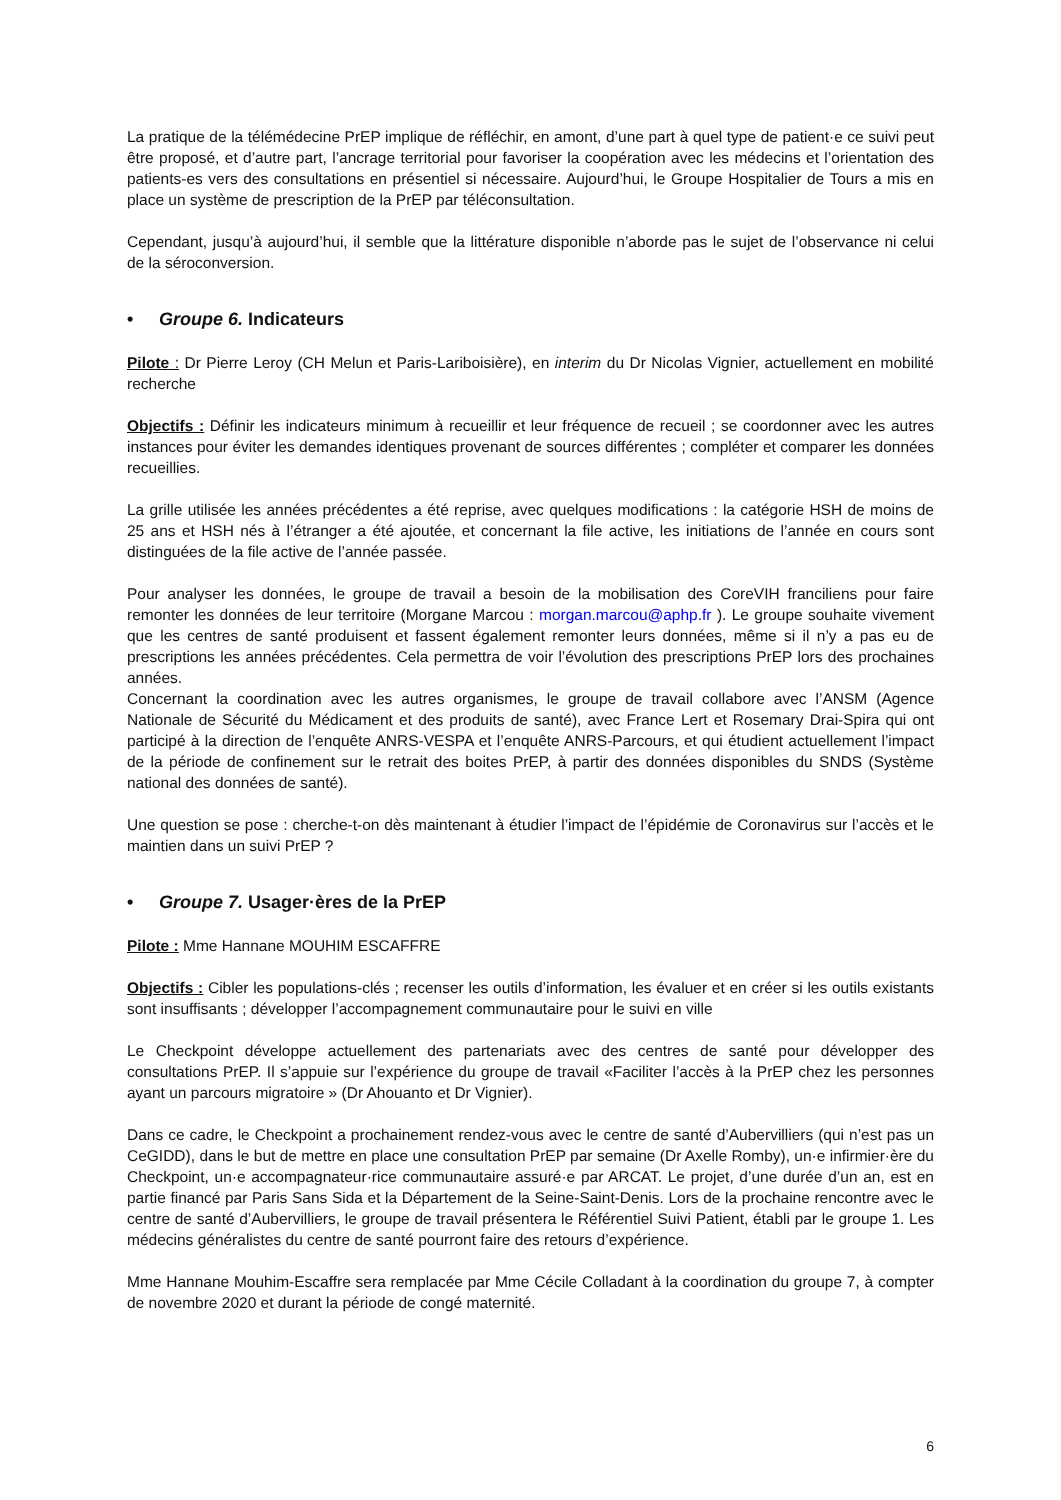La pratique de la télémédecine PrEP implique de réfléchir, en amont, d’une part à quel type de patient·e ce suivi peut être proposé, et d’autre part, l’ancrage territorial pour favoriser la coopération avec les médecins et l’orientation des patients-es vers des consultations en présentiel si nécessaire. Aujourd’hui, le Groupe Hospitalier de Tours a mis en place un système de prescription de la PrEP par téléconsultation.
Cependant, jusqu’à aujourd’hui, il semble que la littérature disponible n’aborde pas le sujet de l’observance ni celui de la séroconversion.
• Groupe 6. Indicateurs
Pilote : Dr Pierre Leroy (CH Melun et Paris-Lariboisière), en interim du Dr Nicolas Vignier, actuellement en mobilité recherche
Objectifs : Définir les indicateurs minimum à recueillir et leur fréquence de recueil ; se coordonner avec les autres instances pour éviter les demandes identiques provenant de sources différentes ; compléter et comparer les données recueillies.
La grille utilisée les années précédentes a été reprise, avec quelques modifications : la catégorie HSH de moins de 25 ans et HSH nés à l’étranger a été ajoutée, et concernant la file active, les initiations de l’année en cours sont distinguées de la file active de l’année passée.
Pour analyser les données, le groupe de travail a besoin de la mobilisation des CoreVIH franciliens pour faire remonter les données de leur territoire (Morgane Marcou : morgan.marcou@aphp.fr ). Le groupe souhaite vivement que les centres de santé produisent et fassent également remonter leurs données, même si il n’y a pas eu de prescriptions les années précédentes. Cela permettra de voir l’évolution des prescriptions PrEP lors des prochaines années.
Concernant la coordination avec les autres organismes, le groupe de travail collabore avec l’ANSM (Agence Nationale de Sécurité du Médicament et des produits de santé), avec France Lert et Rosemary Drai-Spira qui ont participé à la direction de l’enquête ANRS-VESPA et l’enquête ANRS-Parcours, et qui étudient actuellement l’impact de la période de confinement sur le retrait des boites PrEP, à partir des données disponibles du SNDS (Système national des données de santé).
Une question se pose : cherche-t-on dès maintenant à étudier l’impact de l’épidémie de Coronavirus sur l’accès et le maintien dans un suivi PrEP ?
• Groupe 7. Usager·ères de la PrEP
Pilote : Mme Hannane MOUHIM ESCAFFRE
Objectifs : Cibler les populations-clés ; recenser les outils d’information, les évaluer et en créer si les outils existants sont insuffisants ; développer l’accompagnement communautaire pour le suivi en ville
Le Checkpoint développe actuellement des partenariats avec des centres de santé pour développer des consultations PrEP. Il s’appuie sur l’expérience du groupe de travail «Faciliter l’accès à la PrEP chez les personnes ayant un parcours migratoire » (Dr Ahouanto et Dr Vignier).
Dans ce cadre, le Checkpoint a prochainement rendez-vous avec le centre de santé d’Aubervilliers (qui n’est pas un CeGIDD), dans le but de mettre en place une consultation PrEP par semaine (Dr Axelle Romby), un·e infirmier·ère du Checkpoint, un·e accompagnateur·rice communautaire assuré·e par ARCAT. Le projet, d’une durée d’un an, est en partie financé par Paris Sans Sida et la Département de la Seine-Saint-Denis. Lors de la prochaine rencontre avec le centre de santé d’Aubervilliers, le groupe de travail présentera le Référentiel Suivi Patient, établi par le groupe 1. Les médecins généralistes du centre de santé pourront faire des retours d’expérience.
Mme Hannane Mouhim-Escaffre sera remplacée par Mme Cécile Colladant à la coordination du groupe 7, à compter de novembre 2020 et durant la période de congé maternité.
6